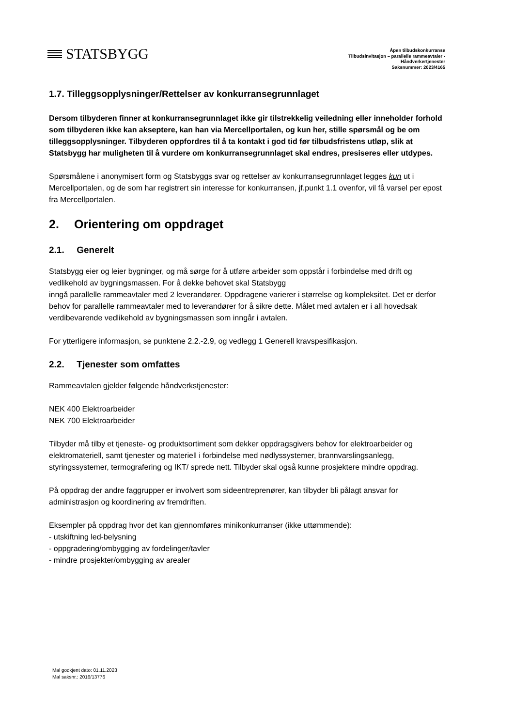STATSBYGG
Åpen tilbudskonkurranse
Tilbudsinvitasjon – parallelle rammeavtaler -
Håndverkertjenester
Saksnummer: 2023/4165
1.7. Tilleggsopplysninger/Rettelser av konkurransegrunnlaget
Dersom tilbyderen finner at konkurransegrunnlaget ikke gir tilstrekkelig veiledning eller inneholder forhold som tilbyderen ikke kan akseptere, kan han via Mercellportalen, og kun her, stille spørsmål og be om tilleggsopplysninger. Tilbyderen oppfordres til å ta kontakt i god tid før tilbudsfristens utløp, slik at Statsbygg har muligheten til å vurdere om konkurransegrunnlaget skal endres, presiseres eller utdypes.
Spørsmålene i anonymisert form og Statsbyggs svar og rettelser av konkurransegrunnlaget legges kun ut i Mercellportalen, og de som har registrert sin interesse for konkurransen, jf.punkt 1.1 ovenfor, vil få varsel per epost fra Mercellportalen.
2. Orientering om oppdraget
2.1. Generelt
Statsbygg eier og leier bygninger, og må sørge for å utføre arbeider som oppstår i forbindelse med drift og vedlikehold av bygningsmassen. For å dekke behovet skal Statsbygg
inngå parallelle rammeavtaler med 2 leverandører. Oppdragene varierer i størrelse og kompleksitet. Det er derfor behov for parallelle rammeavtaler med to leverandører for å sikre dette. Målet med avtalen er i all hovedsak verdibevarende vedlikehold av bygningsmassen som inngår i avtalen.
For ytterligere informasjon, se punktene 2.2.-2.9, og vedlegg 1 Generell kravspesifikasjon.
2.2. Tjenester som omfattes
Rammeavtalen gjelder følgende håndverkstjenester:
NEK 400 Elektroarbeider
NEK 700 Elektroarbeider
Tilbyder må tilby et tjeneste- og produktsortiment som dekker oppdragsgivers behov for elektroarbeider og elektromateriell, samt tjenester og materiell i forbindelse med nødlyssystemer, brannvarslingsanlegg, styringssystemer, termografering og IKT/ sprede nett. Tilbyder skal også kunne prosjektere mindre oppdrag.
På oppdrag der andre faggrupper er involvert som sideentreprenører, kan tilbyder bli pålagt ansvar for administrasjon og koordinering av fremdriften.
Eksempler på oppdrag hvor det kan gjennomføres minikonkurranser (ikke uttømmende):
- utskiftning led-belysning
- oppgradering/ombygging av fordelinger/tavler
- mindre prosjekter/ombygging av arealer
Mal godkjent dato: 01.11.2023
Mal saksnr.: 2016/13776